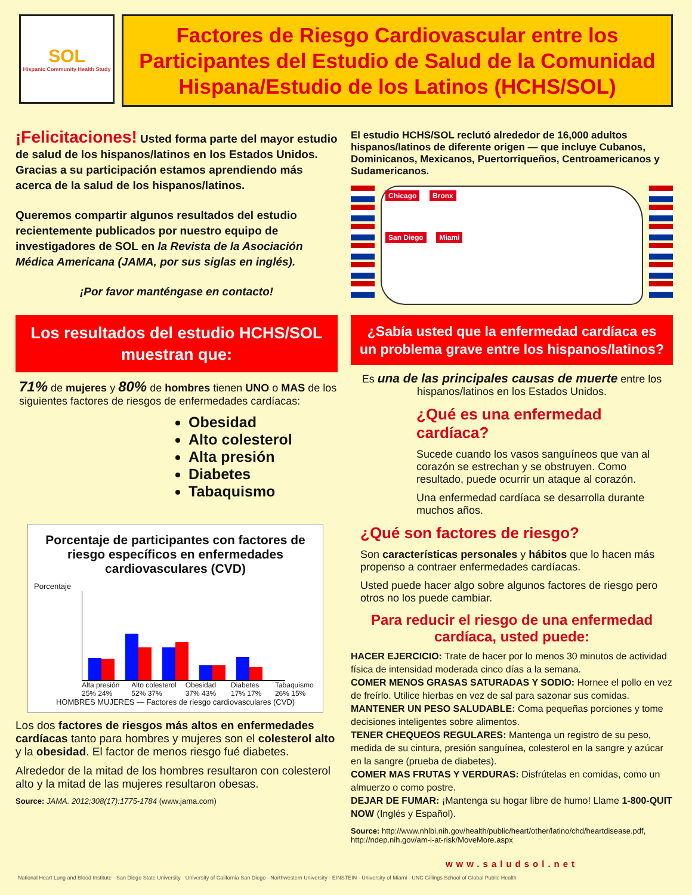SOL
Hispanic Community Health Study
Factores de Riesgo Cardiovascular entre los Participantes del Estudio de Salud de la Comunidad Hispana/Estudio de los Latinos (HCHS/SOL)
¡Felicitaciones! Usted forma parte del mayor estudio de salud de los hispanos/latinos en los Estados Unidos. Gracias a su participación estamos aprendiendo más acerca de la salud de los hispanos/latinos.
Queremos compartir algunos resultados del estudio recientemente publicados por nuestro equipo de investigadores de SOL en la Revista de la Asociación Médica Americana (JAMA, por sus siglas en inglés).
¡Por favor manténgase en contacto!
El estudio HCHS/SOL reclutó alrededor de 16,000 adultos hispanos/latinos de diferente origen — que incluye Cubanos, Dominicanos, Mexicanos, Puertorriqueños, Centroamericanos y Sudamericanos.
Chicago Bronx
San Diego Miami
Los resultados del estudio HCHS/SOL muestran que:
71% de mujeres y 80% de hombres tienen UNO o MAS de los siguientes factores de riesgos de enfermedades cardíacas:
Obesidad
Alto colesterol
Alta presión
Diabetes
Tabaquismo
Porcentaje de participantes con factores de riesgo específicos en enfermedades cardiovasculares (CVD)
Porcentaje
Alta presión 25% 24% Alto colesterol 52% 37% Obesidad 37% 43% Diabetes 17% 17% Tabaquismo 26% 15%
HOMBRES MUJERES — Factores de riesgo cardiovasculares (CVD)
Los dos factores de riesgos más altos en enfermedades cardíacas tanto para hombres y mujeres son el colesterol alto y la obesidad. El factor de menos riesgo fué diabetes.
Alrededor de la mitad de los hombres resultaron con colesterol alto y la mitad de las mujeres resultaron obesas.
Source: JAMA. 2012;308(17):1775-1784 (www.jama.com)
¿Sabía usted que la enfermedad cardíaca es un problema grave entre los hispanos/latinos?
Es una de las principales causas de muerte entre los hispanos/latinos en los Estados Unidos.
¿Qué es una enfermedad cardíaca?
Sucede cuando los vasos sanguíneos que van al corazón se estrechan y se obstruyen. Como resultado, puede ocurrir un ataque al corazón.
Una enfermedad cardíaca se desarrolla durante muchos años.
¿Qué son factores de riesgo?
Son características personales y hábitos que lo hacen más propenso a contraer enfermedades cardíacas.
Usted puede hacer algo sobre algunos factores de riesgo pero otros no los puede cambiar.
Para reducir el riesgo de una enfermedad cardíaca, usted puede:
HACER EJERCICIO: Trate de hacer por lo menos 30 minutos de actividad física de intensidad moderada cinco días a la semana.
COMER MENOS GRASAS SATURADAS Y SODIO: Hornee el pollo en vez de freírlo. Utilice hierbas en vez de sal para sazonar sus comidas.
MANTENER UN PESO SALUDABLE: Coma pequeñas porciones y tome decisiones inteligentes sobre alimentos.
TENER CHEQUEOS REGULARES: Mantenga un registro de su peso, medida de su cintura, presión sanguínea, colesterol en la sangre y azúcar en la sangre (prueba de diabetes).
COMER MAS FRUTAS Y VERDURAS: Disfrútelas en comidas, como un almuerzo o como postre.
DEJAR DE FUMAR: ¡Mantenga su hogar libre de humo! Llame 1-800-QUIT NOW (Inglés y Español).
Source: http://www.nhlbi.nih.gov/health/public/heart/other/latino/chd/heartdisease.pdf, http://ndep.nih.gov/am-i-at-risk/MoveMore.aspx
www.saludsol.net
National Heart Lung and Blood Institute · San Diego State University · University of California San Diego · Northwestern University · EINSTEIN · University of Miami · UNC Gillings School of Global Public Health